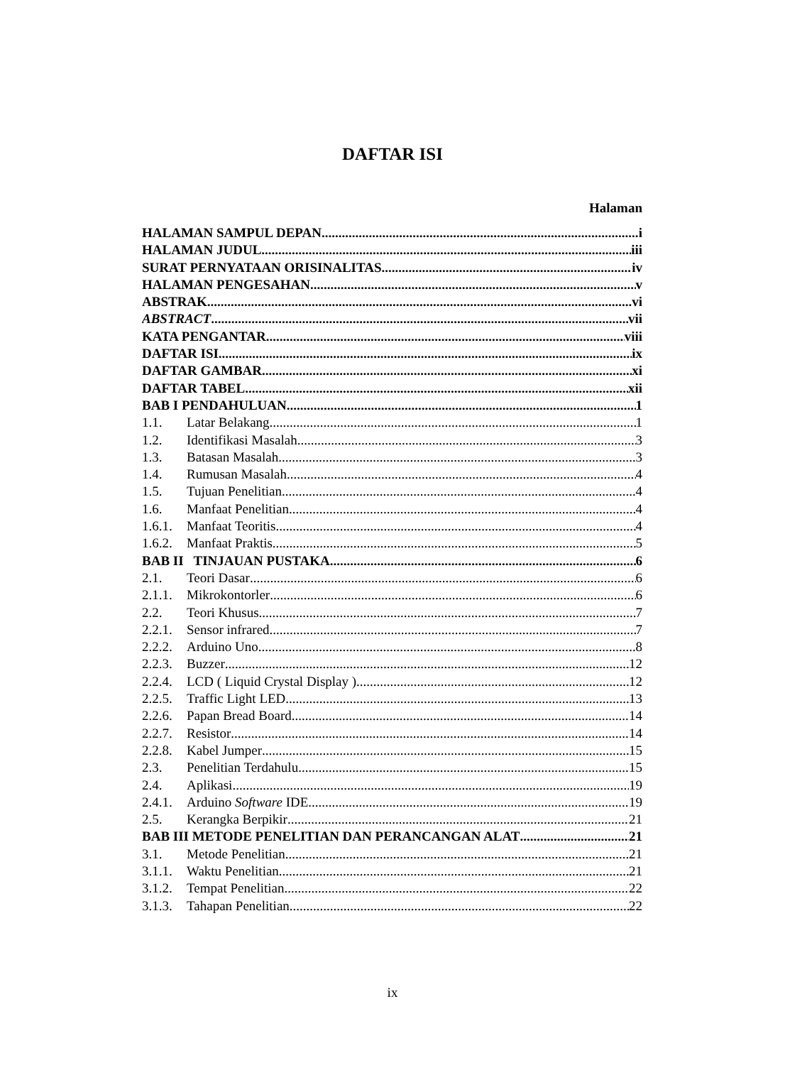DAFTAR ISI
Halaman
HALAMAN SAMPUL DEPAN i
HALAMAN JUDUL iii
SURAT PERNYATAAN ORISINALITAS iv
HALAMAN PENGESAHAN v
ABSTRAK vi
ABSTRACT vii
KATA PENGANTAR viii
DAFTAR ISI ix
DAFTAR GAMBAR xi
DAFTAR TABEL xii
BAB I PENDAHULUAN 1
1.1. Latar Belakang 1
1.2. Identifikasi Masalah 3
1.3. Batasan Masalah 3
1.4. Rumusan Masalah 4
1.5. Tujuan Penelitian 4
1.6. Manfaat Penelitian 4
1.6.1. Manfaat Teoritis 4
1.6.2. Manfaat Praktis 5
BAB II TINJAUAN PUSTAKA 6
2.1. Teori Dasar 6
2.1.1. Mikrokontorler 6
2.2. Teori Khusus 7
2.2.1. Sensor infrared 7
2.2.2. Arduino Uno 8
2.2.3. Buzzer 12
2.2.4. LCD ( Liquid Crystal Display ) 12
2.2.5. Traffic Light LED 13
2.2.6. Papan Bread Board 14
2.2.7. Resistor 14
2.2.8. Kabel Jumper 15
2.3. Penelitian Terdahulu 15
2.4. Aplikasi 19
2.4.1. Arduino Software IDE 19
2.5. Kerangka Berpikir 21
BAB III METODE PENELITIAN DAN PERANCANGAN ALAT 21
3.1. Metode Penelitian 21
3.1.1. Waktu Penelitian 21
3.1.2. Tempat Penelitian 22
3.1.3. Tahapan Penelitian 22
ix